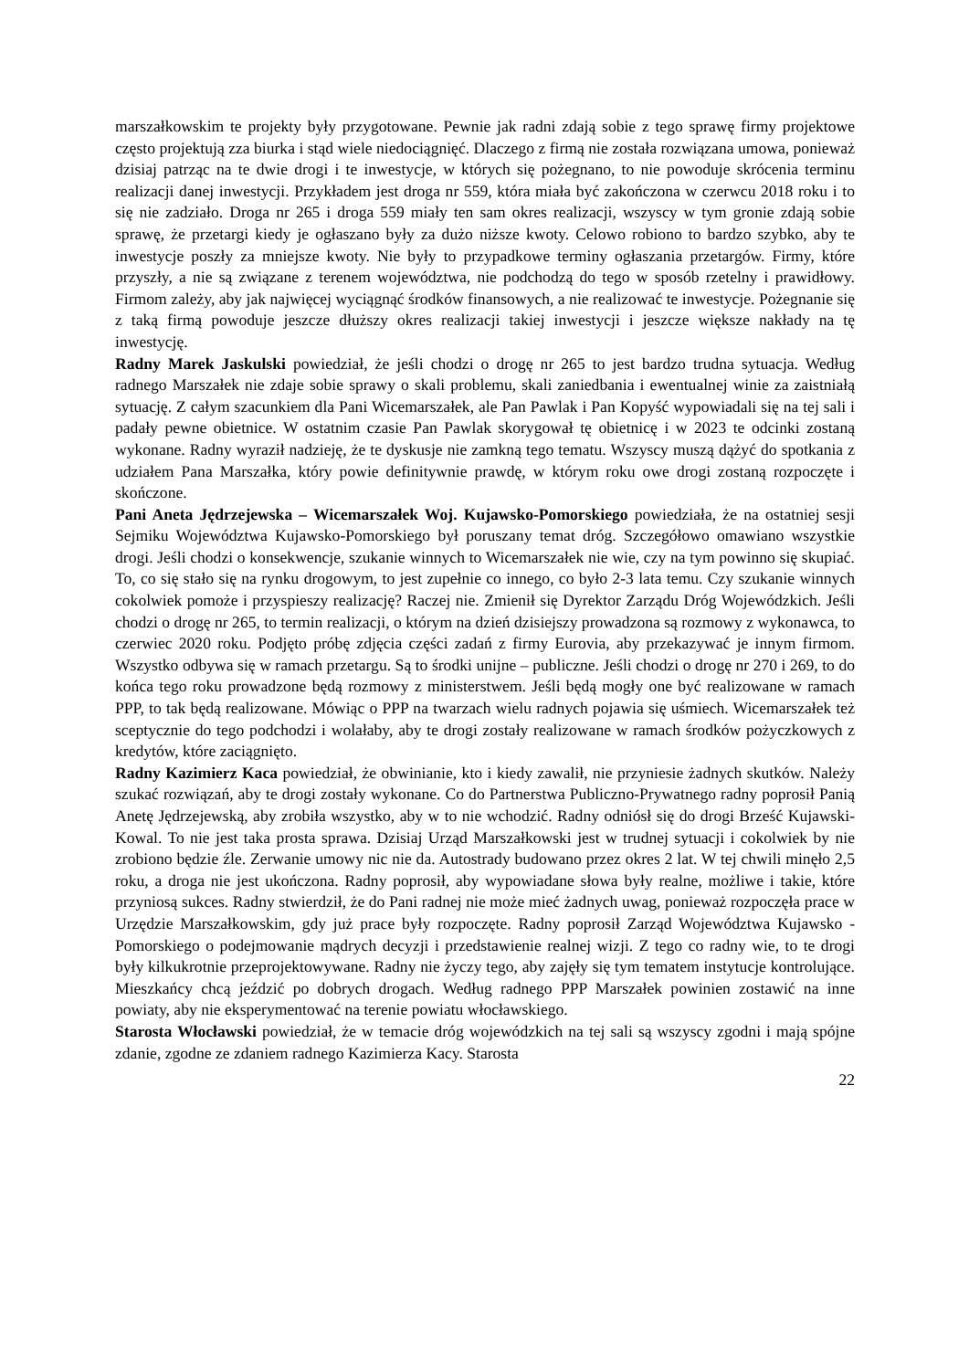marszałkowskim te projekty były przygotowane. Pewnie jak radni zdają sobie z tego sprawę firmy projektowe często projektują zza biurka i stąd wiele niedociągnięć. Dlaczego z firmą nie została rozwiązana umowa, ponieważ dzisiaj patrząc na te dwie drogi i te inwestycje, w których się pożegnano, to nie powoduje skrócenia terminu realizacji danej inwestycji. Przykładem jest droga nr 559, która miała być zakończona w czerwcu 2018 roku i to się nie zadziało. Droga nr 265 i droga 559 miały ten sam okres realizacji, wszyscy w tym gronie zdają sobie sprawę, że przetargi kiedy je ogłaszano były za dużo niższe kwoty. Celowo robiono to bardzo szybko, aby te inwestycje poszły za mniejsze kwoty. Nie były to przypadkowe terminy ogłaszania przetargów. Firmy, które przyszły, a nie są związane z terenem województwa, nie podchodzą do tego w sposób rzetelny i prawidłowy. Firmom zależy, aby jak najwięcej wyciągnąć środków finansowych, a nie realizować te inwestycje. Pożegnanie się z taką firmą powoduje jeszcze dłuższy okres realizacji takiej inwestycji i jeszcze większe nakłady na tę inwestycję.
Radny Marek Jaskulski powiedział, że jeśli chodzi o drogę nr 265 to jest bardzo trudna sytuacja. Według radnego Marszałek nie zdaje sobie sprawy o skali problemu, skali zaniedbania i ewentualnej winie za zaistniałą sytuację. Z całym szacunkiem dla Pani Wicemarszałek, ale Pan Pawlak i Pan Kopyść wypowiadali się na tej sali i padały pewne obietnice. W ostatnim czasie Pan Pawlak skorygował tę obietnicę i w 2023 te odcinki zostaną wykonane. Radny wyraził nadzieję, że te dyskusje nie zamkną tego tematu. Wszyscy muszą dążyć do spotkania z udziałem Pana Marszałka, który powie definitywnie prawdę, w którym roku owe drogi zostaną rozpoczęte i skończone.
Pani Aneta Jędrzejewska – Wicemarszałek Woj. Kujawsko-Pomorskiego powiedziała, że na ostatniej sesji Sejmiku Województwa Kujawsko-Pomorskiego był poruszany temat dróg. Szczegółowo omawiano wszystkie drogi. Jeśli chodzi o konsekwencje, szukanie winnych to Wicemarszałek nie wie, czy na tym powinno się skupiać. To, co się stało się na rynku drogowym, to jest zupełnie co innego, co było 2-3 lata temu. Czy szukanie winnych cokolwiek pomoże i przyspieszy realizację? Raczej nie. Zmienił się Dyrektor Zarządu Dróg Wojewódzkich. Jeśli chodzi o drogę nr 265, to termin realizacji, o którym na dzień dzisiejszy prowadzona są rozmowy z wykonawca, to czerwiec 2020 roku. Podjęto próbę zdjęcia części zadań z firmy Eurovia, aby przekazywać je innym firmom. Wszystko odbywa się w ramach przetargu. Są to środki unijne – publiczne. Jeśli chodzi o drogę nr 270 i 269, to do końca tego roku prowadzone będą rozmowy z ministerstwem. Jeśli będą mogły one być realizowane w ramach PPP, to tak będą realizowane. Mówiąc o PPP na twarzach wielu radnych pojawia się uśmiech. Wicemarszałek też sceptycznie do tego podchodzi i wolałaby, aby te drogi zostały realizowane w ramach środków pożyczkowych z kredytów, które zaciągnięto.
Radny Kazimierz Kaca powiedział, że obwinianie, kto i kiedy zawalił, nie przyniesie żadnych skutków. Należy szukać rozwiązań, aby te drogi zostały wykonane. Co do Partnerstwa Publiczno-Prywatnego radny poprosił Panią Anetę Jędrzejewską, aby zrobiła wszystko, aby w to nie wchodzić. Radny odniósł się do drogi Brześć Kujawski-Kowal. To nie jest taka prosta sprawa. Dzisiaj Urząd Marszałkowski jest w trudnej sytuacji i cokolwiek by nie zrobiono będzie źle. Zerwanie umowy nic nie da. Autostrady budowano przez okres 2 lat. W tej chwili minęło 2,5 roku, a droga nie jest ukończona. Radny poprosił, aby wypowiadane słowa były realne, możliwe i takie, które przyniosą sukces. Radny stwierdził, że do Pani radnej nie może mieć żadnych uwag, ponieważ rozpoczęła prace w Urzędzie Marszałkowskim, gdy już prace były rozpoczęte. Radny poprosił Zarząd Województwa Kujawsko - Pomorskiego o podejmowanie mądrych decyzji i przedstawienie realnej wizji. Z tego co radny wie, to te drogi były kilkukrotnie przeprojektowywane. Radny nie życzy tego, aby zajęły się tym tematem instytucje kontrolujące. Mieszkańcy chcą jeździć po dobrych drogach. Według radnego PPP Marszałek powinien zostawić na inne powiaty, aby nie eksperymentować na terenie powiatu włocławskiego.
Starosta Włocławski powiedział, że w temacie dróg wojewódzkich na tej sali są wszyscy zgodni i mają spójne zdanie, zgodne ze zdaniem radnego Kazimierza Kacy. Starosta
22